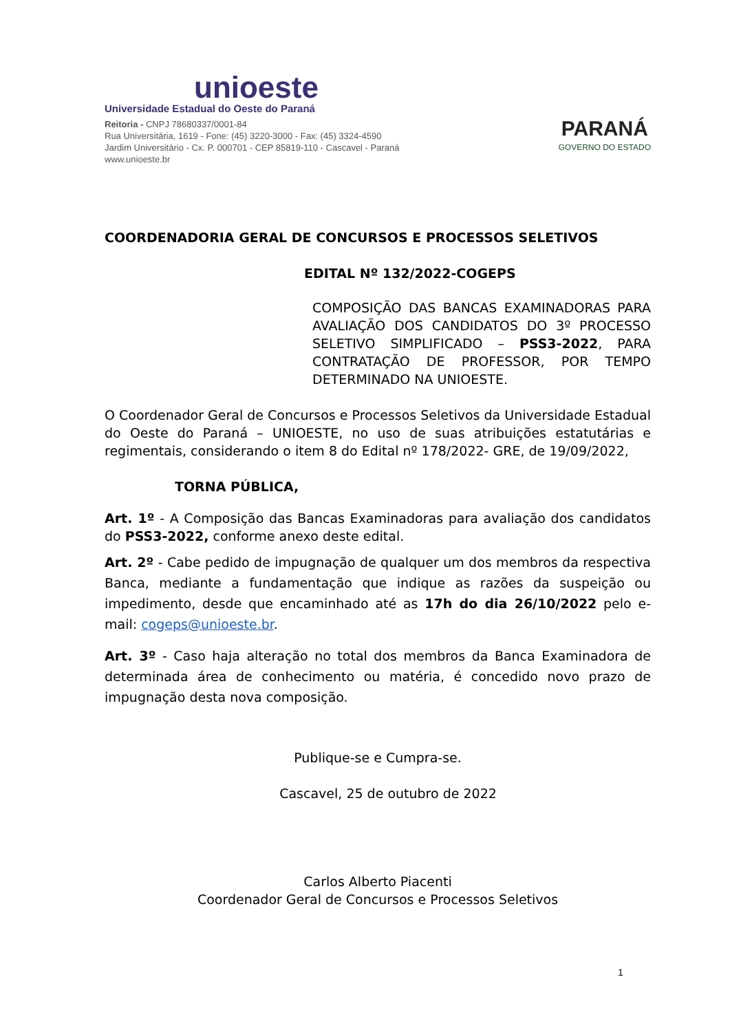unioeste
Universidade Estadual do Oeste do Paraná
Reitoria - CNPJ 78680337/0001-84
Rua Universitária, 1619 - Fone: (45) 3220-3000 - Fax: (45) 3324-4590
Jardim Universitário - Cx. P. 000701 - CEP 85819-110 - Cascavel - Paraná
www.unioeste.br
PARANÁ
GOVERNO DO ESTADO
COORDENADORIA GERAL DE CONCURSOS E PROCESSOS SELETIVOS
EDITAL Nº 132/2022-COGEPS
COMPOSIÇÃO DAS BANCAS EXAMINADORAS PARA AVALIAÇÃO DOS CANDIDATOS DO 3º PROCESSO SELETIVO SIMPLIFICADO – PSS3-2022, PARA CONTRATAÇÃO DE PROFESSOR, POR TEMPO DETERMINADO NA UNIOESTE.
O Coordenador Geral de Concursos e Processos Seletivos da Universidade Estadual do Oeste do Paraná – UNIOESTE, no uso de suas atribuições estatutárias e regimentais, considerando o item 8 do Edital nº 178/2022- GRE, de 19/09/2022,
TORNA PÚBLICA,
Art. 1º - A Composição das Bancas Examinadoras para avaliação dos candidatos do PSS3-2022, conforme anexo deste edital.
Art. 2º - Cabe pedido de impugnação de qualquer um dos membros da respectiva Banca, mediante a fundamentação que indique as razões da suspeição ou impedimento, desde que encaminhado até as 17h do dia 26/10/2022 pelo e-mail: cogeps@unioeste.br.
Art. 3º - Caso haja alteração no total dos membros da Banca Examinadora de determinada área de conhecimento ou matéria, é concedido novo prazo de impugnação desta nova composição.
Publique-se e Cumpra-se.
Cascavel, 25 de outubro de 2022
Carlos Alberto Piacenti
Coordenador Geral de Concursos e Processos Seletivos
1